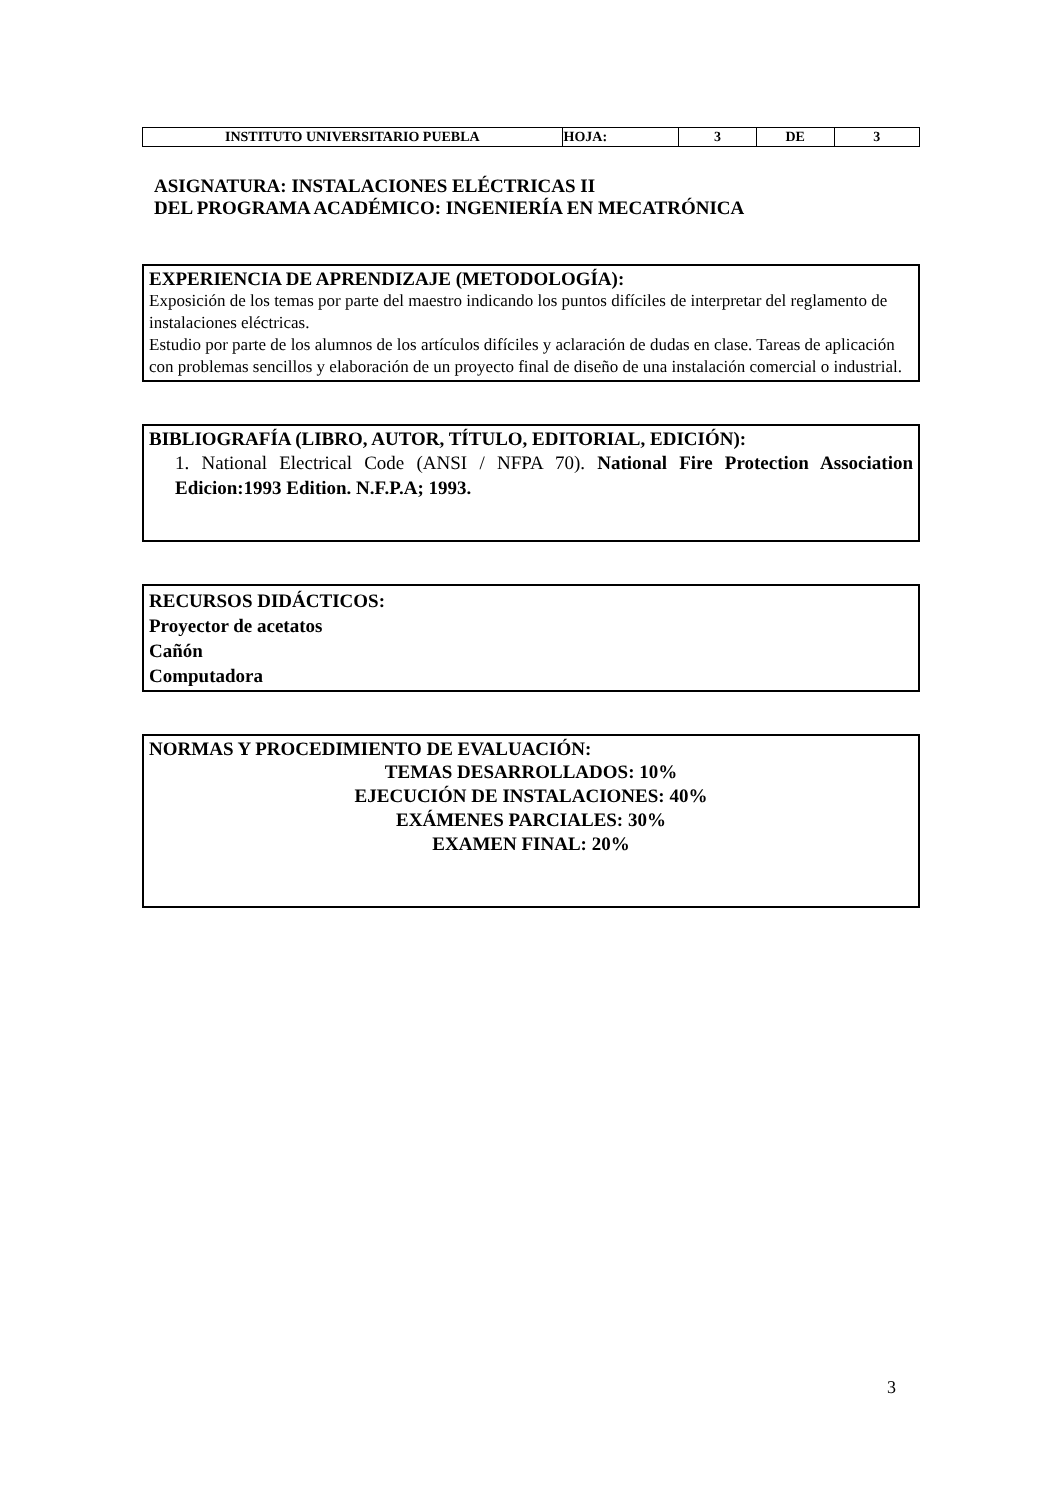| INSTITUTO UNIVERSITARIO PUEBLA | HOJA: | 3 | DE | 3 |
ASIGNATURA: INSTALACIONES ELÉCTRICAS II
DEL PROGRAMA ACADÉMICO: INGENIERÍA EN MECATRÓNICA
EXPERIENCIA DE APRENDIZAJE (METODOLOGÍA):
Exposición de los temas por parte del maestro indicando los puntos difíciles de interpretar del reglamento de instalaciones eléctricas.
Estudio por parte de los alumnos de los artículos difíciles y aclaración de dudas en clase. Tareas de aplicación con problemas sencillos y elaboración de un proyecto final de diseño de una instalación comercial o industrial.
BIBLIOGRAFÍA (LIBRO, AUTOR, TÍTULO, EDITORIAL, EDICIÓN):
1. National Electrical Code (ANSI / NFPA 70). National Fire Protection Association Edicion:1993 Edition. N.F.P.A; 1993.
RECURSOS DIDÁCTICOS:
Proyector de acetatos
Cañón
Computadora
NORMAS Y PROCEDIMIENTO DE EVALUACIÓN:
TEMAS DESARROLLADOS: 10%
EJECUCIÓN DE INSTALACIONES: 40%
EXÁMENES PARCIALES: 30%
EXAMEN FINAL: 20%
3